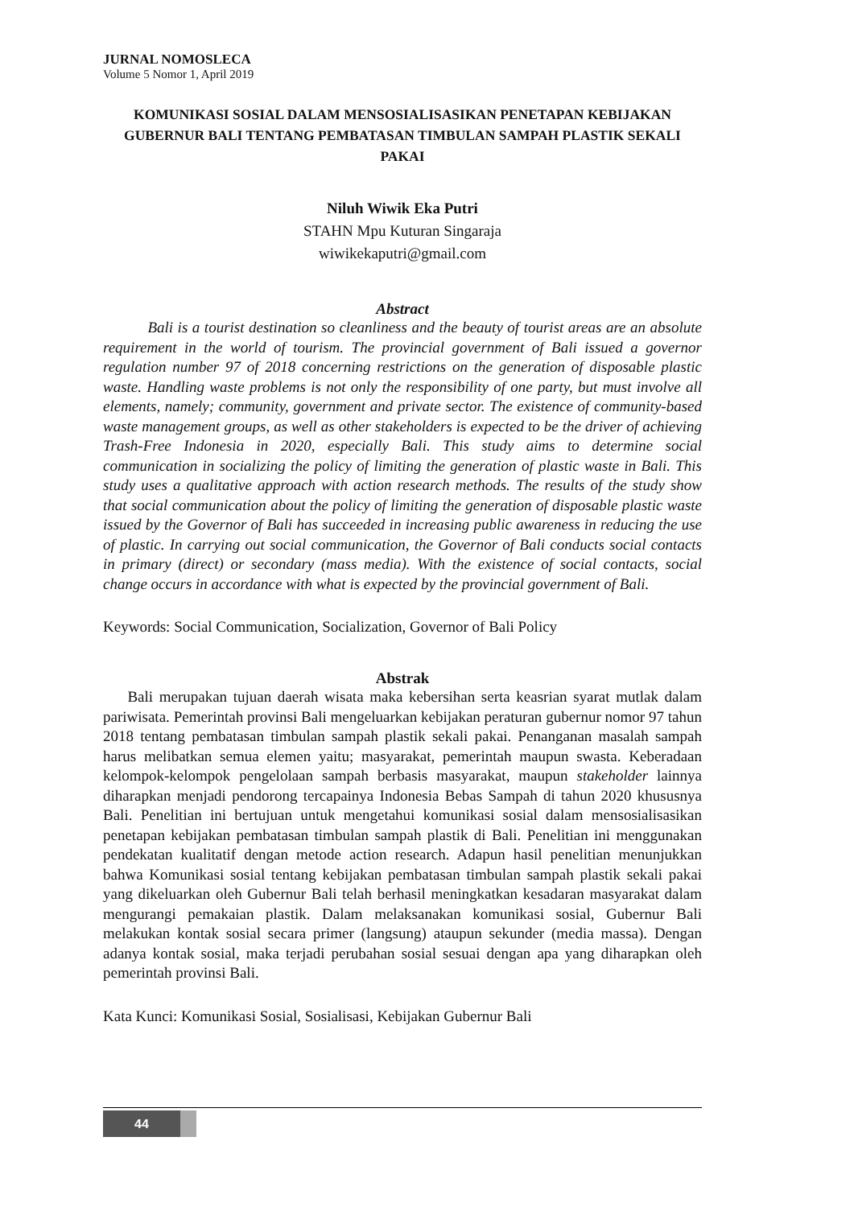JURNAL NOMOSLECA
Volume 5 Nomor 1, April 2019
KOMUNIKASI SOSIAL DALAM MENSOSIALISASIKAN PENETAPAN KEBIJAKAN GUBERNUR BALI TENTANG PEMBATASAN TIMBULAN SAMPAH PLASTIK SEKALI PAKAI
Niluh Wiwik Eka Putri
STAHN Mpu Kuturan Singaraja
wiwikekaputri@gmail.com
Abstract
Bali is a tourist destination so cleanliness and the beauty of tourist areas are an absolute requirement in the world of tourism. The provincial government of Bali issued a governor regulation number 97 of 2018 concerning restrictions on the generation of disposable plastic waste. Handling waste problems is not only the responsibility of one party, but must involve all elements, namely; community, government and private sector. The existence of community-based waste management groups, as well as other stakeholders is expected to be the driver of achieving Trash-Free Indonesia in 2020, especially Bali. This study aims to determine social communication in socializing the policy of limiting the generation of plastic waste in Bali. This study uses a qualitative approach with action research methods. The results of the study show that social communication about the policy of limiting the generation of disposable plastic waste issued by the Governor of Bali has succeeded in increasing public awareness in reducing the use of plastic. In carrying out social communication, the Governor of Bali conducts social contacts in primary (direct) or secondary (mass media). With the existence of social contacts, social change occurs in accordance with what is expected by the provincial government of Bali.
Keywords: Social Communication, Socialization, Governor of Bali Policy
Abstrak
Bali merupakan tujuan daerah wisata maka kebersihan serta keasrian syarat mutlak dalam pariwisata. Pemerintah provinsi Bali mengeluarkan kebijakan peraturan gubernur nomor 97 tahun 2018 tentang pembatasan timbulan sampah plastik sekali pakai. Penanganan masalah sampah harus melibatkan semua elemen yaitu; masyarakat, pemerintah maupun swasta. Keberadaan kelompok-kelompok pengelolaan sampah berbasis masyarakat, maupun stakeholder lainnya diharapkan menjadi pendorong tercapainya Indonesia Bebas Sampah di tahun 2020 khususnya Bali. Penelitian ini bertujuan untuk mengetahui komunikasi sosial dalam mensosialisasikan penetapan kebijakan pembatasan timbulan sampah plastik di Bali. Penelitian ini menggunakan pendekatan kualitatif dengan metode action research. Adapun hasil penelitian menunjukkan bahwa Komunikasi sosial tentang kebijakan pembatasan timbulan sampah plastik sekali pakai yang dikeluarkan oleh Gubernur Bali telah berhasil meningkatkan kesadaran masyarakat dalam mengurangi pemakaian plastik. Dalam melaksanakan komunikasi sosial, Gubernur Bali melakukan kontak sosial secara primer (langsung) ataupun sekunder (media massa). Dengan adanya kontak sosial, maka terjadi perubahan sosial sesuai dengan apa yang diharapkan oleh pemerintah provinsi Bali.
Kata Kunci: Komunikasi Sosial, Sosialisasi, Kebijakan Gubernur Bali
44